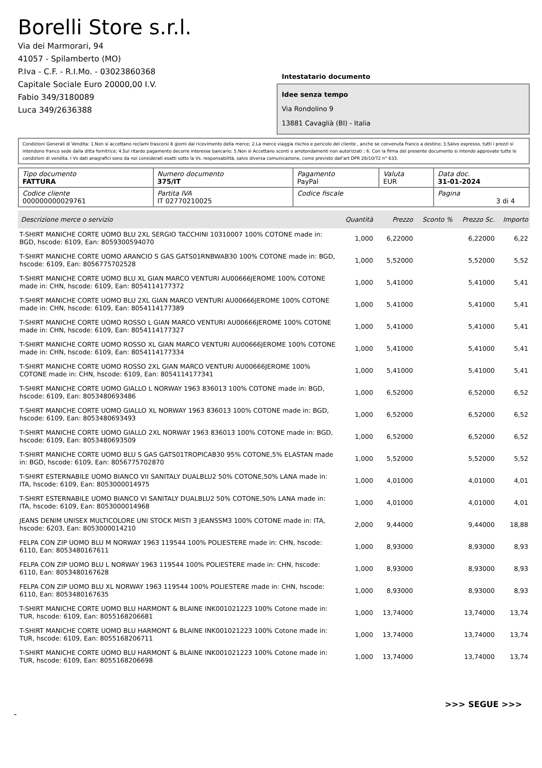Borelli Store s.r.l.
Via dei Marmorari, 94
41057 - Spilamberto (MO)
P.Iva - C.F. - R.I.Mo. - 03023860368
Capitale Sociale Euro 20000,00 I.V.
Fabio 349/3180089
Luca 349/2636388
Intestatario documento
Idee senza tempo
Via Rondolino 9
13881 Cavaglià (BI) - Italia
Condizioni Generali di Vendita: 1.Non si accettano reclami trascorsi 8 giorni dal ricevimento della merce; 2.La merce viaggia rischio e pericolo del cliente , anche se convenuta franco a destino; 3.Salvo espresso, tutti i prezzi si intendono franco sede dalla ditta fornitrice; 4.Sul ritardo pagamento decorre interesse bancario; 5.Non si Accettano sconti o arrotondamenti non autorizzati ; 6. Con la firma del presente documento si intendo approvate tutte le condizioni di vendita. I Vs dati anagrafici sono da noi considerati esatti sotto la Vs. responsabilità, salvo diversa comunicazione, come previsto dall'art DPR 26/10/72 n° 633.
| Tipo documento FATTURA | Numero documento 375/IT | Pagamento PayPal | Valuta EUR | Data doc. 31-01-2024 |
| Codice cliente 000000000029761 | Partita IVA IT 02770210025 | Codice fiscale | | Pagina 3 di 4 |
| Descrizione merce o servizio | Quantità | Prezzo | Sconto % | Prezzo Sc. | Importo |
| --- | --- | --- | --- | --- | --- |
| T-SHIRT MANICHE CORTE UOMO BLU 2XL SERGIO TACCHINI 10310007 100% COTONE made in: BGD, hscode: 6109, Ean: 8059300594070 | 1,000 | 6,22000 | | 6,22000 | 6,22 |
| T-SHIRT MANICHE CORTE UOMO ARANCIO S GAS GATS01RNBWAB30 100% COTONE made in: BGD, hscode: 6109, Ean: 8056775702528 | 1,000 | 5,52000 | | 5,52000 | 5,52 |
| T-SHIRT MANICHE CORTE UOMO BLU XL GIAN MARCO VENTURI AU00666JEROME 100% COTONE made in: CHN, hscode: 6109, Ean: 8054114177372 | 1,000 | 5,41000 | | 5,41000 | 5,41 |
| T-SHIRT MANICHE CORTE UOMO BLU 2XL GIAN MARCO VENTURI AU00666JEROME 100% COTONE made in: CHN, hscode: 6109, Ean: 8054114177389 | 1,000 | 5,41000 | | 5,41000 | 5,41 |
| T-SHIRT MANICHE CORTE UOMO ROSSO L GIAN MARCO VENTURI AU00666JEROME 100% COTONE made in: CHN, hscode: 6109, Ean: 8054114177327 | 1,000 | 5,41000 | | 5,41000 | 5,41 |
| T-SHIRT MANICHE CORTE UOMO ROSSO XL GIAN MARCO VENTURI AU00666JEROME 100% COTONE made in: CHN, hscode: 6109, Ean: 8054114177334 | 1,000 | 5,41000 | | 5,41000 | 5,41 |
| T-SHIRT MANICHE CORTE UOMO ROSSO 2XL GIAN MARCO VENTURI AU00666JEROME 100% COTONE made in: CHN, hscode: 6109, Ean: 8054114177341 | 1,000 | 5,41000 | | 5,41000 | 5,41 |
| T-SHIRT MANICHE CORTE UOMO GIALLO L NORWAY 1963 836013 100% COTONE made in: BGD, hscode: 6109, Ean: 8053480693486 | 1,000 | 6,52000 | | 6,52000 | 6,52 |
| T-SHIRT MANICHE CORTE UOMO GIALLO XL NORWAY 1963 836013 100% COTONE made in: BGD, hscode: 6109, Ean: 8053480693493 | 1,000 | 6,52000 | | 6,52000 | 6,52 |
| T-SHIRT MANICHE CORTE UOMO GIALLO 2XL NORWAY 1963 836013 100% COTONE made in: BGD, hscode: 6109, Ean: 8053480693509 | 1,000 | 6,52000 | | 6,52000 | 6,52 |
| T-SHIRT MANICHE CORTE UOMO BLU S GAS GATS01TROPICAB30 95% COTONE,5% ELASTAN made in: BGD, hscode: 6109, Ean: 8056775702870 | 1,000 | 5,52000 | | 5,52000 | 5,52 |
| T-SHIRT ESTERNABILE UOMO BIANCO VII SANITALY DUALBLU2 50% COTONE,50% LANA made in: ITA, hscode: 6109, Ean: 8053000014975 | 1,000 | 4,01000 | | 4,01000 | 4,01 |
| T-SHIRT ESTERNABILE UOMO BIANCO VI SANITALY DUALBLU2 50% COTONE,50% LANA made in: ITA, hscode: 6109, Ean: 8053000014968 | 1,000 | 4,01000 | | 4,01000 | 4,01 |
| JEANS DENIM UNISEX MULTICOLORE UNI STOCK MISTI 3 JEANSSM3 100% COTONE made in: ITA, hscode: 6203, Ean: 8053000014210 | 2,000 | 9,44000 | | 9,44000 | 18,88 |
| FELPA CON ZIP UOMO BLU M NORWAY 1963 119544 100% POLIESTERE made in: CHN, hscode: 6110, Ean: 8053480167611 | 1,000 | 8,93000 | | 8,93000 | 8,93 |
| FELPA CON ZIP UOMO BLU L NORWAY 1963 119544 100% POLIESTERE made in: CHN, hscode: 6110, Ean: 8053480167628 | 1,000 | 8,93000 | | 8,93000 | 8,93 |
| FELPA CON ZIP UOMO BLU XL NORWAY 1963 119544 100% POLIESTERE made in: CHN, hscode: 6110, Ean: 8053480167635 | 1,000 | 8,93000 | | 8,93000 | 8,93 |
| T-SHIRT MANICHE CORTE UOMO BLU HARMONT & BLAINE INK001021223 100% Cotone made in: TUR, hscode: 6109, Ean: 8055168206681 | 1,000 | 13,74000 | | 13,74000 | 13,74 |
| T-SHIRT MANICHE CORTE UOMO BLU HARMONT & BLAINE INK001021223 100% Cotone made in: TUR, hscode: 6109, Ean: 8055168206711 | 1,000 | 13,74000 | | 13,74000 | 13,74 |
| T-SHIRT MANICHE CORTE UOMO BLU HARMONT & BLAINE INK001021223 100% Cotone made in: TUR, hscode: 6109, Ean: 8055168206698 | 1,000 | 13,74000 | | 13,74000 | 13,74 |
>>> SEGUE >>>
-